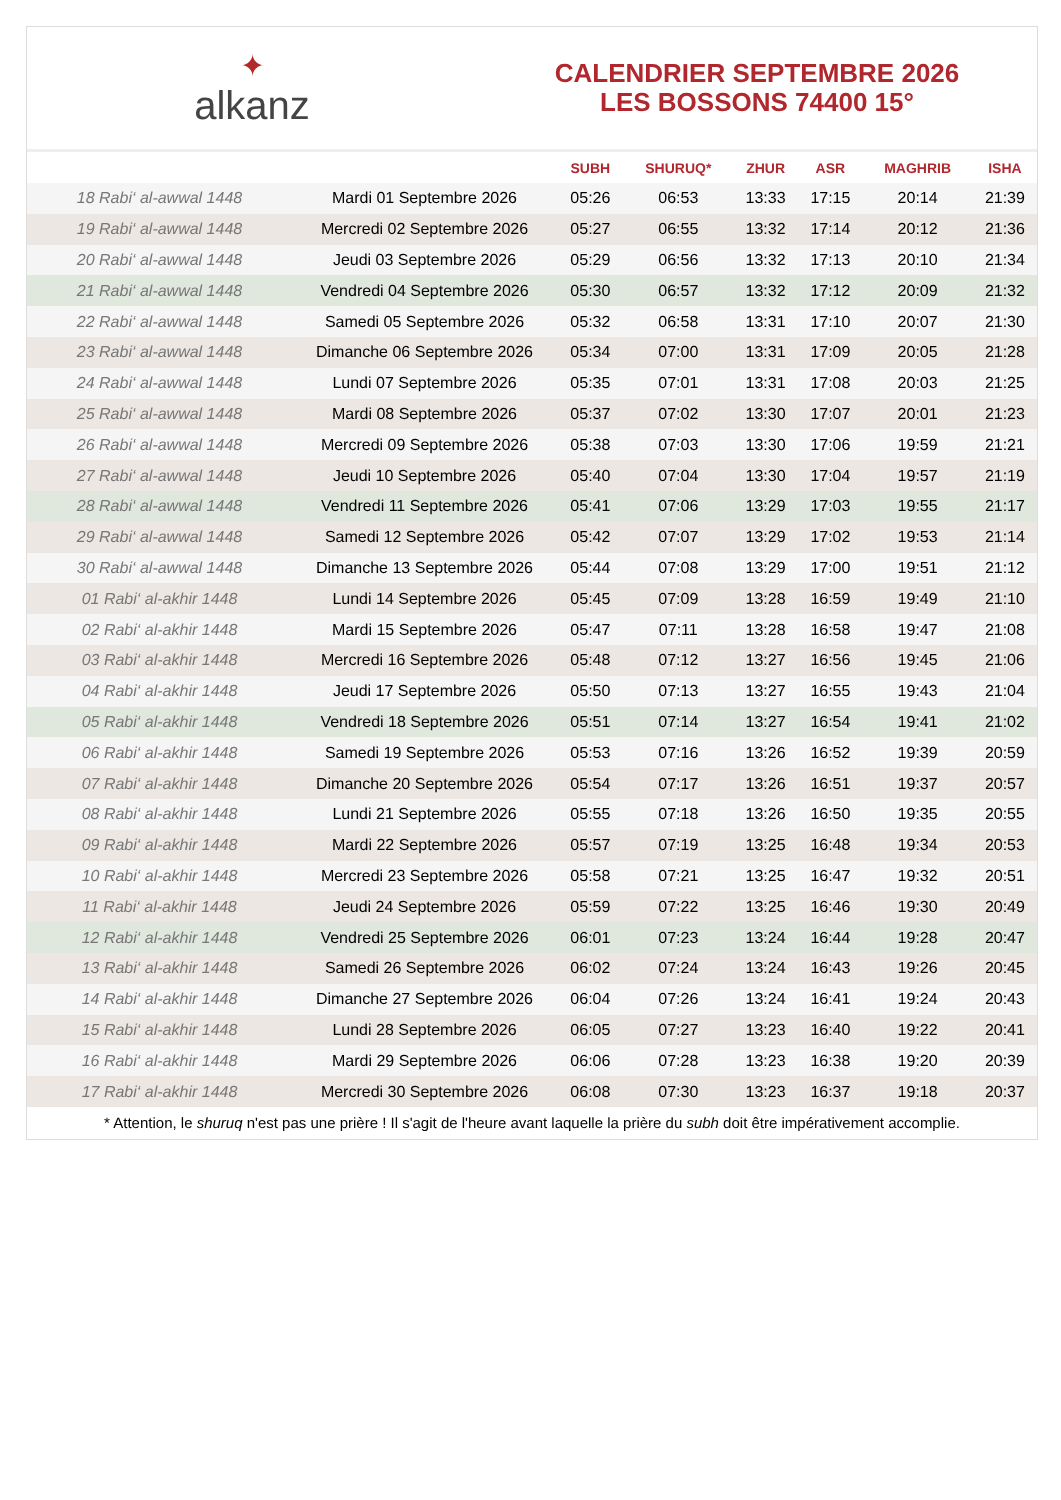✦
alkanz
CALENDRIER SEPTEMBRE 2026
LES BOSSONS 74400 15°
| | | SUBH | SHURUQ* | ZHUR | ASR | MAGHRIB | ISHA |
| --- | --- | --- | --- | --- | --- | --- | --- |
| 18 Rabi‘ al-awwal 1448 | Mardi 01 Septembre 2026 | 05:26 | 06:53 | 13:33 | 17:15 | 20:14 | 21:39 |
| 19 Rabi‘ al-awwal 1448 | Mercredi 02 Septembre 2026 | 05:27 | 06:55 | 13:32 | 17:14 | 20:12 | 21:36 |
| 20 Rabi‘ al-awwal 1448 | Jeudi 03 Septembre 2026 | 05:29 | 06:56 | 13:32 | 17:13 | 20:10 | 21:34 |
| 21 Rabi‘ al-awwal 1448 | Vendredi 04 Septembre 2026 | 05:30 | 06:57 | 13:32 | 17:12 | 20:09 | 21:32 |
| 22 Rabi‘ al-awwal 1448 | Samedi 05 Septembre 2026 | 05:32 | 06:58 | 13:31 | 17:10 | 20:07 | 21:30 |
| 23 Rabi‘ al-awwal 1448 | Dimanche 06 Septembre 2026 | 05:34 | 07:00 | 13:31 | 17:09 | 20:05 | 21:28 |
| 24 Rabi‘ al-awwal 1448 | Lundi 07 Septembre 2026 | 05:35 | 07:01 | 13:31 | 17:08 | 20:03 | 21:25 |
| 25 Rabi‘ al-awwal 1448 | Mardi 08 Septembre 2026 | 05:37 | 07:02 | 13:30 | 17:07 | 20:01 | 21:23 |
| 26 Rabi‘ al-awwal 1448 | Mercredi 09 Septembre 2026 | 05:38 | 07:03 | 13:30 | 17:06 | 19:59 | 21:21 |
| 27 Rabi‘ al-awwal 1448 | Jeudi 10 Septembre 2026 | 05:40 | 07:04 | 13:30 | 17:04 | 19:57 | 21:19 |
| 28 Rabi‘ al-awwal 1448 | Vendredi 11 Septembre 2026 | 05:41 | 07:06 | 13:29 | 17:03 | 19:55 | 21:17 |
| 29 Rabi‘ al-awwal 1448 | Samedi 12 Septembre 2026 | 05:42 | 07:07 | 13:29 | 17:02 | 19:53 | 21:14 |
| 30 Rabi‘ al-awwal 1448 | Dimanche 13 Septembre 2026 | 05:44 | 07:08 | 13:29 | 17:00 | 19:51 | 21:12 |
| 01 Rabi‘ al-akhir 1448 | Lundi 14 Septembre 2026 | 05:45 | 07:09 | 13:28 | 16:59 | 19:49 | 21:10 |
| 02 Rabi‘ al-akhir 1448 | Mardi 15 Septembre 2026 | 05:47 | 07:11 | 13:28 | 16:58 | 19:47 | 21:08 |
| 03 Rabi‘ al-akhir 1448 | Mercredi 16 Septembre 2026 | 05:48 | 07:12 | 13:27 | 16:56 | 19:45 | 21:06 |
| 04 Rabi‘ al-akhir 1448 | Jeudi 17 Septembre 2026 | 05:50 | 07:13 | 13:27 | 16:55 | 19:43 | 21:04 |
| 05 Rabi‘ al-akhir 1448 | Vendredi 18 Septembre 2026 | 05:51 | 07:14 | 13:27 | 16:54 | 19:41 | 21:02 |
| 06 Rabi‘ al-akhir 1448 | Samedi 19 Septembre 2026 | 05:53 | 07:16 | 13:26 | 16:52 | 19:39 | 20:59 |
| 07 Rabi‘ al-akhir 1448 | Dimanche 20 Septembre 2026 | 05:54 | 07:17 | 13:26 | 16:51 | 19:37 | 20:57 |
| 08 Rabi‘ al-akhir 1448 | Lundi 21 Septembre 2026 | 05:55 | 07:18 | 13:26 | 16:50 | 19:35 | 20:55 |
| 09 Rabi‘ al-akhir 1448 | Mardi 22 Septembre 2026 | 05:57 | 07:19 | 13:25 | 16:48 | 19:34 | 20:53 |
| 10 Rabi‘ al-akhir 1448 | Mercredi 23 Septembre 2026 | 05:58 | 07:21 | 13:25 | 16:47 | 19:32 | 20:51 |
| 11 Rabi‘ al-akhir 1448 | Jeudi 24 Septembre 2026 | 05:59 | 07:22 | 13:25 | 16:46 | 19:30 | 20:49 |
| 12 Rabi‘ al-akhir 1448 | Vendredi 25 Septembre 2026 | 06:01 | 07:23 | 13:24 | 16:44 | 19:28 | 20:47 |
| 13 Rabi‘ al-akhir 1448 | Samedi 26 Septembre 2026 | 06:02 | 07:24 | 13:24 | 16:43 | 19:26 | 20:45 |
| 14 Rabi‘ al-akhir 1448 | Dimanche 27 Septembre 2026 | 06:04 | 07:26 | 13:24 | 16:41 | 19:24 | 20:43 |
| 15 Rabi‘ al-akhir 1448 | Lundi 28 Septembre 2026 | 06:05 | 07:27 | 13:23 | 16:40 | 19:22 | 20:41 |
| 16 Rabi‘ al-akhir 1448 | Mardi 29 Septembre 2026 | 06:06 | 07:28 | 13:23 | 16:38 | 19:20 | 20:39 |
| 17 Rabi‘ al-akhir 1448 | Mercredi 30 Septembre 2026 | 06:08 | 07:30 | 13:23 | 16:37 | 19:18 | 20:37 |
* Attention, le shuruq n'est pas une prière ! Il s'agit de l'heure avant laquelle la prière du subh doit être impérativement accomplie.